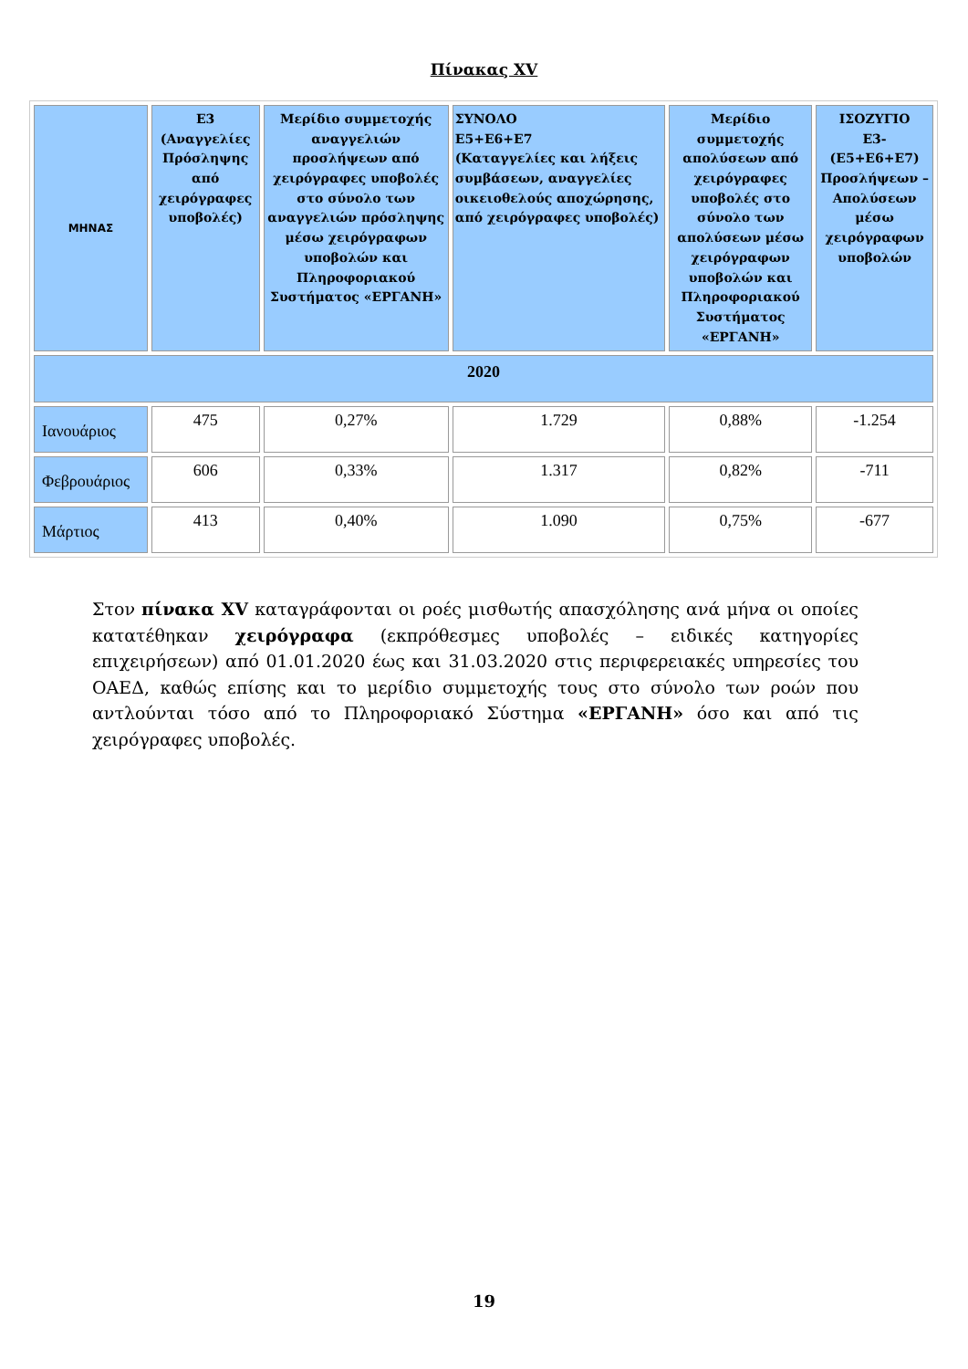Πίνακας XV
| ΜΗΝΑΣ | Ε3 (Αναγγελίες Πρόσληψης από χειρόγραφες υποβολές) | Μερίδιο συμμετοχής αναγγελιών προσλήψεων από χειρόγραφες υποβολές στο σύνολο των αναγγελιών πρόσληψης μέσω χειρόγραφων υποβολών και Πληροφοριακού Συστήματος «ΕΡΓΑΝΗ» | ΣΥΝΟΛΟ Ε5+Ε6+Ε7 (Καταγγελίες και λήξεις συμβάσεων, αναγγελίες οικειοθελούς αποχώρησης, από χειρόγραφες υποβολές) | Μερίδιο συμμετοχής απολύσεων από χειρόγραφες υποβολές στο σύνολο των απολύσεων μέσω χειρόγραφων υποβολών και Πληροφοριακού Συστήματος «ΕΡΓΑΝΗ» | ΙΣΟΖΥΓΙΟ Ε3-(Ε5+Ε6+Ε7) Προσλήψεων – Απολύσεων μέσω χειρόγραφων υποβολών |
| --- | --- | --- | --- | --- | --- |
| 2020 | | | | | |
| Ιανουάριος | 475 | 0,27% | 1.729 | 0,88% | -1.254 |
| Φεβρουάριος | 606 | 0,33% | 1.317 | 0,82% | -711 |
| Μάρτιος | 413 | 0,40% | 1.090 | 0,75% | -677 |
Στον πίνακα XV καταγράφονται οι ροές μισθωτής απασχόλησης ανά μήνα οι οποίες κατατέθηκαν χειρόγραφα (εκπρόθεσμες υποβολές – ειδικές κατηγορίες επιχειρήσεων) από 01.01.2020 έως και 31.03.2020 στις περιφερειακές υπηρεσίες του ΟΑΕΔ, καθώς επίσης και το μερίδιο συμμετοχής τους στο σύνολο των ροών που αντλούνται τόσο από το Πληροφοριακό Σύστημα «ΕΡΓΑΝΗ» όσο και από τις χειρόγραφες υποβολές.
19